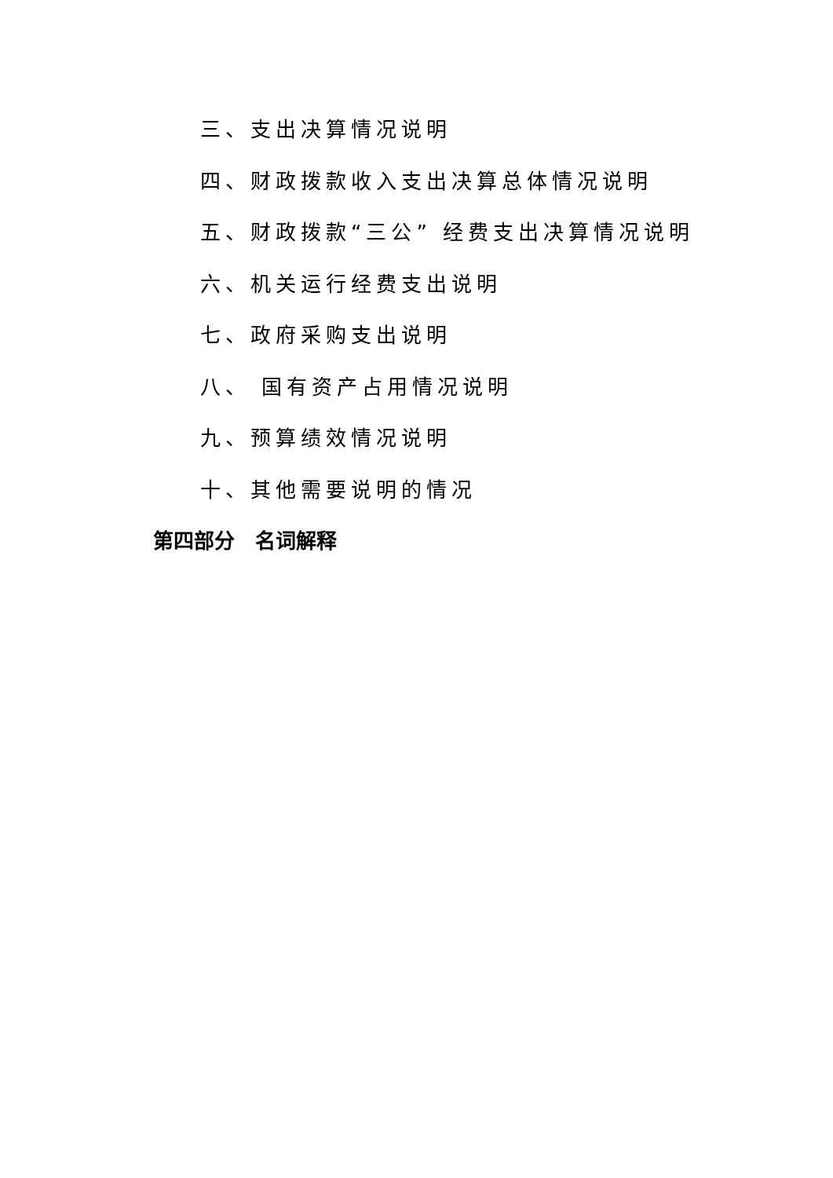三、支出决算情况说明
四、财政拨款收入支出决算总体情况说明
五、财政拨款“三公” 经费支出决算情况说明
六、机关运行经费支出说明
七、政府采购支出说明
八、 国有资产占用情况说明
九、预算绩效情况说明
十、其他需要说明的情况
第四部分　名词解释